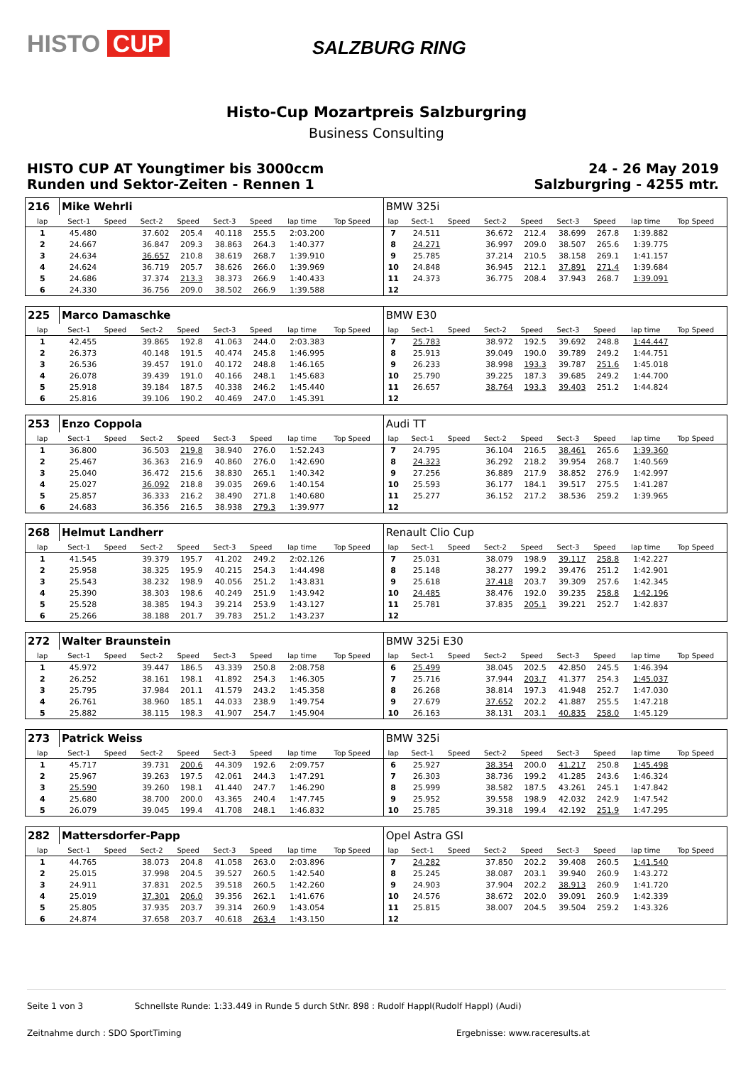HISTO CUP SALZBURG RING
Histo-Cup Mozartpreis Salzburgring
Business Consulting
HISTO CUP AT Youngtimer bis 3000ccm
Runden und Sektor-Zeiten - Rennen 1
24 - 26 May 2019
Salzburgring - 4255 mtr.
| 216 | Mike Wehrli | | | | | | | | | BMW 325i | | | | | | | | | |
| lap | Sect-1 | Speed | Sect-2 | Speed | Sect-3 | Speed | lap time | Top Speed | | lap | Sect-1 | Speed | Sect-2 | Speed | Sect-3 | Speed | lap time | Top Speed | |
| 1 | 45.480 | | 37.602 | 205.4 | 40.118 | 255.5 | 2:03.200 | | | 7 | 24.511 | | 36.672 | 212.4 | 38.699 | 267.8 | 1:39.882 | | |
| 2 | 24.667 | | 36.847 | 209.3 | 38.863 | 264.3 | 1:40.377 | | | 8 | 24.271 | | 36.997 | 209.0 | 38.507 | 265.6 | 1:39.775 | | |
| 3 | 24.634 | | 36.657 | 210.8 | 38.619 | 268.7 | 1:39.910 | | | 9 | 25.785 | | 37.214 | 210.5 | 38.158 | 269.1 | 1:41.157 | | |
| 4 | 24.624 | | 36.719 | 205.7 | 38.626 | 266.0 | 1:39.969 | | | 10 | 24.848 | | 36.945 | 212.1 | 37.891 | 271.4 | 1:39.684 | | |
| 5 | 24.686 | | 37.374 | 213.3 | 38.373 | 266.9 | 1:40.433 | | | 11 | 24.373 | | 36.775 | 208.4 | 37.943 | 268.7 | 1:39.091 | | |
| 6 | 24.330 | | 36.756 | 209.0 | 38.502 | 266.9 | 1:39.588 | | | 12 | | | | | | | | | |
| 225 | Marco Damaschke | | | | | | | | | BMW E30 | | | | | | | | | |
| lap | Sect-1 | Speed | Sect-2 | Speed | Sect-3 | Speed | lap time | Top Speed | | lap | Sect-1 | Speed | Sect-2 | Speed | Sect-3 | Speed | lap time | Top Speed | |
| 1 | 42.455 | | 39.865 | 192.8 | 41.063 | 244.0 | 2:03.383 | | | 7 | 25.783 | | 38.972 | 192.5 | 39.692 | 248.8 | 1:44.447 | | |
| 2 | 26.373 | | 40.148 | 191.5 | 40.474 | 245.8 | 1:46.995 | | | 8 | 25.913 | | 39.049 | 190.0 | 39.789 | 249.2 | 1:44.751 | | |
| 3 | 26.536 | | 39.457 | 191.0 | 40.172 | 248.8 | 1:46.165 | | | 9 | 26.233 | | 38.998 | 193.3 | 39.787 | 251.6 | 1:45.018 | | |
| 4 | 26.078 | | 39.439 | 191.0 | 40.166 | 248.1 | 1:45.683 | | | 10 | 25.790 | | 39.225 | 187.3 | 39.685 | 249.2 | 1:44.700 | | |
| 5 | 25.918 | | 39.184 | 187.5 | 40.338 | 246.2 | 1:45.440 | | | 11 | 26.657 | | 38.764 | 193.3 | 39.403 | 251.2 | 1:44.824 | | |
| 6 | 25.816 | | 39.106 | 190.2 | 40.469 | 247.0 | 1:45.391 | | | 12 | | | | | | | | | |
| 253 | Enzo Coppola | | | | | | | | | Audi TT | | | | | | | | | |
| lap | Sect-1 | Speed | Sect-2 | Speed | Sect-3 | Speed | lap time | Top Speed | | lap | Sect-1 | Speed | Sect-2 | Speed | Sect-3 | Speed | lap time | Top Speed | |
| 1 | 36.800 | | 36.503 | 219.8 | 38.940 | 276.0 | 1:52.243 | | | 7 | 24.795 | | 36.104 | 216.5 | 38.461 | 265.6 | 1:39.360 | | |
| 2 | 25.467 | | 36.363 | 216.9 | 40.860 | 276.0 | 1:42.690 | | | 8 | 24.323 | | 36.292 | 218.2 | 39.954 | 268.7 | 1:40.569 | | |
| 3 | 25.040 | | 36.472 | 215.6 | 38.830 | 265.1 | 1:40.342 | | | 9 | 27.256 | | 36.889 | 217.9 | 38.852 | 276.9 | 1:42.997 | | |
| 4 | 25.027 | | 36.092 | 218.8 | 39.035 | 269.6 | 1:40.154 | | | 10 | 25.593 | | 36.177 | 184.1 | 39.517 | 275.5 | 1:41.287 | | |
| 5 | 25.857 | | 36.333 | 216.2 | 38.490 | 271.8 | 1:40.680 | | | 11 | 25.277 | | 36.152 | 217.2 | 38.536 | 259.2 | 1:39.965 | | |
| 6 | 24.683 | | 36.356 | 216.5 | 38.938 | 279.3 | 1:39.977 | | | 12 | | | | | | | | | |
| 268 | Helmut Landherr | | | | | | | | | Renault Clio Cup | | | | | | | | | |
| lap | Sect-1 | Speed | Sect-2 | Speed | Sect-3 | Speed | lap time | Top Speed | | lap | Sect-1 | Speed | Sect-2 | Speed | Sect-3 | Speed | lap time | Top Speed | |
| 1 | 41.545 | | 39.379 | 195.7 | 41.202 | 249.2 | 2:02.126 | | | 7 | 25.031 | | 38.079 | 198.9 | 39.117 | 258.8 | 1:42.227 | | |
| 2 | 25.958 | | 38.325 | 195.9 | 40.215 | 254.3 | 1:44.498 | | | 8 | 25.148 | | 38.277 | 199.2 | 39.476 | 251.2 | 1:42.901 | | |
| 3 | 25.543 | | 38.232 | 198.9 | 40.056 | 251.2 | 1:43.831 | | | 9 | 25.618 | | 37.418 | 203.7 | 39.309 | 257.6 | 1:42.345 | | |
| 4 | 25.390 | | 38.303 | 198.6 | 40.249 | 251.9 | 1:43.942 | | | 10 | 24.485 | | 38.476 | 192.0 | 39.235 | 258.8 | 1:42.196 | | |
| 5 | 25.528 | | 38.385 | 194.3 | 39.214 | 253.9 | 1:43.127 | | | 11 | 25.781 | | 37.835 | 205.1 | 39.221 | 252.7 | 1:42.837 | | |
| 6 | 25.266 | | 38.188 | 201.7 | 39.783 | 251.2 | 1:43.237 | | | 12 | | | | | | | | | |
| 272 | Walter Braunstein | | | | | | | | | BMW 325i E30 | | | | | | | | | |
| lap | Sect-1 | Speed | Sect-2 | Speed | Sect-3 | Speed | lap time | Top Speed | | lap | Sect-1 | Speed | Sect-2 | Speed | Sect-3 | Speed | lap time | Top Speed | |
| 1 | 45.972 | | 39.447 | 186.5 | 43.339 | 250.8 | 2:08.758 | | | 6 | 25.499 | | 38.045 | 202.5 | 42.850 | 245.5 | 1:46.394 | | |
| 2 | 26.252 | | 38.161 | 198.1 | 41.892 | 254.3 | 1:46.305 | | | 7 | 25.716 | | 37.944 | 203.7 | 41.377 | 254.3 | 1:45.037 | | |
| 3 | 25.795 | | 37.984 | 201.1 | 41.579 | 243.2 | 1:45.358 | | | 8 | 26.268 | | 38.814 | 197.3 | 41.948 | 252.7 | 1:47.030 | | |
| 4 | 26.761 | | 38.960 | 185.1 | 44.033 | 238.9 | 1:49.754 | | | 9 | 27.679 | | 37.652 | 202.2 | 41.887 | 255.5 | 1:47.218 | | |
| 5 | 25.882 | | 38.115 | 198.3 | 41.907 | 254.7 | 1:45.904 | | | 10 | 26.163 | | 38.131 | 203.1 | 40.835 | 258.0 | 1:45.129 | | |
| 273 | Patrick Weiss | | | | | | | | | BMW 325i | | | | | | | | | |
| lap | Sect-1 | Speed | Sect-2 | Speed | Sect-3 | Speed | lap time | Top Speed | | lap | Sect-1 | Speed | Sect-2 | Speed | Sect-3 | Speed | lap time | Top Speed | |
| 1 | 45.717 | | 39.731 | 200.6 | 44.309 | 192.6 | 2:09.757 | | | 6 | 25.927 | | 38.354 | 200.0 | 41.217 | 250.8 | 1:45.498 | | |
| 2 | 25.967 | | 39.263 | 197.5 | 42.061 | 244.3 | 1:47.291 | | | 7 | 26.303 | | 38.736 | 199.2 | 41.285 | 243.6 | 1:46.324 | | |
| 3 | 25.590 | | 39.260 | 198.1 | 41.440 | 247.7 | 1:46.290 | | | 8 | 25.999 | | 38.582 | 187.5 | 43.261 | 245.1 | 1:47.842 | | |
| 4 | 25.680 | | 38.700 | 200.0 | 43.365 | 240.4 | 1:47.745 | | | 9 | 25.952 | | 39.558 | 198.9 | 42.032 | 242.9 | 1:47.542 | | |
| 5 | 26.079 | | 39.045 | 199.4 | 41.708 | 248.1 | 1:46.832 | | | 10 | 25.785 | | 39.318 | 199.4 | 42.192 | 251.9 | 1:47.295 | | |
| 282 | Mattersdorfer-Papp | | | | | | | | | Opel Astra GSI | | | | | | | | | |
| lap | Sect-1 | Speed | Sect-2 | Speed | Sect-3 | Speed | lap time | Top Speed | | lap | Sect-1 | Speed | Sect-2 | Speed | Sect-3 | Speed | lap time | Top Speed | |
| 1 | 44.765 | | 38.073 | 204.8 | 41.058 | 263.0 | 2:03.896 | | | 7 | 24.282 | | 37.850 | 202.2 | 39.408 | 260.5 | 1:41.540 | | |
| 2 | 25.015 | | 37.998 | 204.5 | 39.527 | 260.5 | 1:42.540 | | | 8 | 25.245 | | 38.087 | 203.1 | 39.940 | 260.9 | 1:43.272 | | |
| 3 | 24.911 | | 37.831 | 202.5 | 39.518 | 260.5 | 1:42.260 | | | 9 | 24.903 | | 37.904 | 202.2 | 38.913 | 260.9 | 1:41.720 | | |
| 4 | 25.019 | | 37.301 | 206.0 | 39.356 | 262.1 | 1:41.676 | | | 10 | 24.576 | | 38.672 | 202.0 | 39.091 | 260.9 | 1:42.339 | | |
| 5 | 25.805 | | 37.935 | 203.7 | 39.314 | 260.9 | 1:43.054 | | | 11 | 25.815 | | 38.007 | 204.5 | 39.504 | 259.2 | 1:43.326 | | |
| 6 | 24.874 | | 37.658 | 203.7 | 40.618 | 263.4 | 1:43.150 | | | 12 | | | | | | | | | |
Seite 1 von 3 Schnellste Runde: 1:33.449 in Runde 5 durch StNr. 898 : Rudolf Happl(Rudolf Happl) (Audi)
Zeitnahme durch : SDO SportTiming Ergebnisse: www.raceresults.at